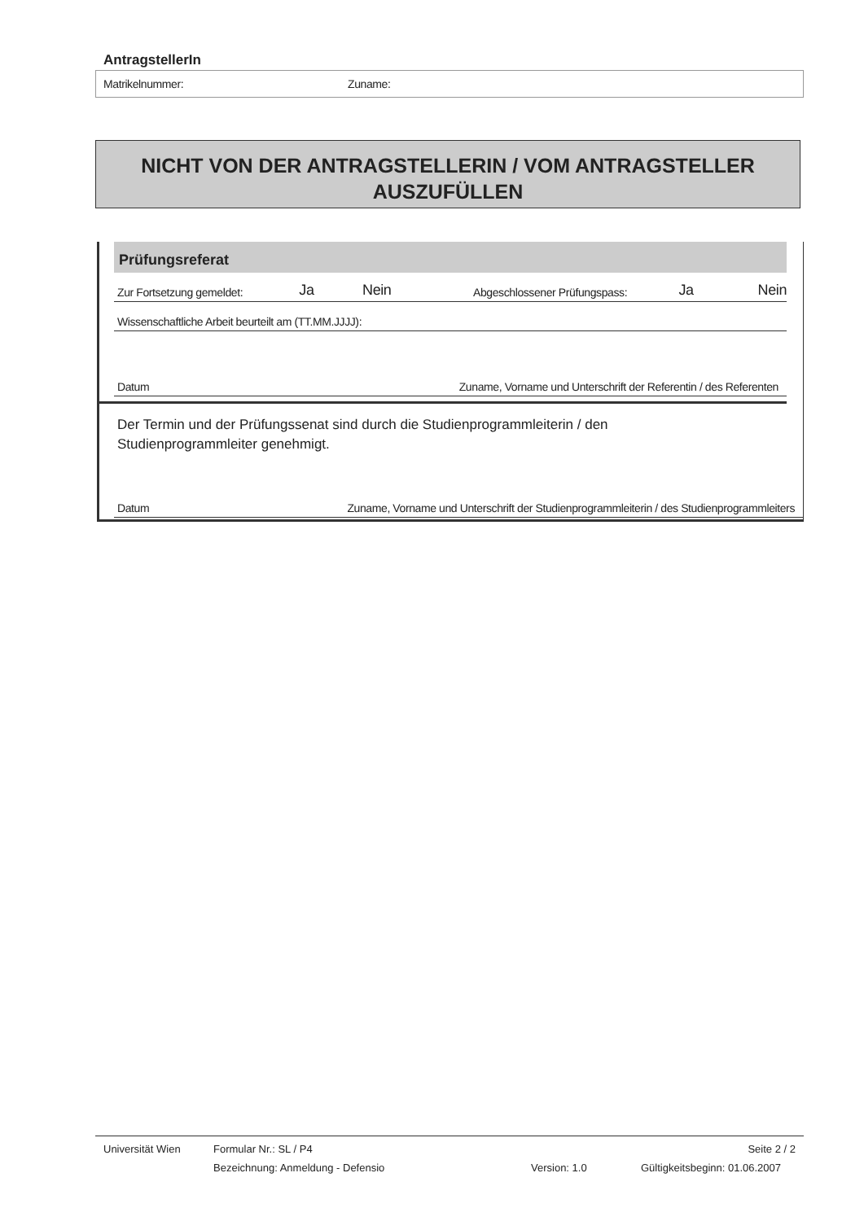AntragstellerIn
Matrikelnummer: Zuname:
NICHT VON DER ANTRAGSTELLERIN / VOM ANTRAGSTELLER
AUSZUFÜLLEN
Prüfungsreferat
Zur Fortsetzung gemeldet: Ja Nein Abgeschlossener Prüfungspass: Ja Nein
Wissenschaftliche Arbeit beurteilt am (TT.MM.JJJJ):
Datum Zuname, Vorname und Unterschrift der Referentin / des Referenten
Der Termin und der Prüfungssenat sind durch die Studienprogrammleiterin / den
Studienprogrammleiter genehmigt.
Datum Zuname, Vorname und Unterschrift der Studienprogrammleiterin / des Studienprogrammleiters
Universität Wien Formular Nr.: SL / P4 Seite 2 / 2
Bezeichnung: Anmeldung - Defensio Version: 1.0 Gültigkeitsbeginn: 01.06.2007